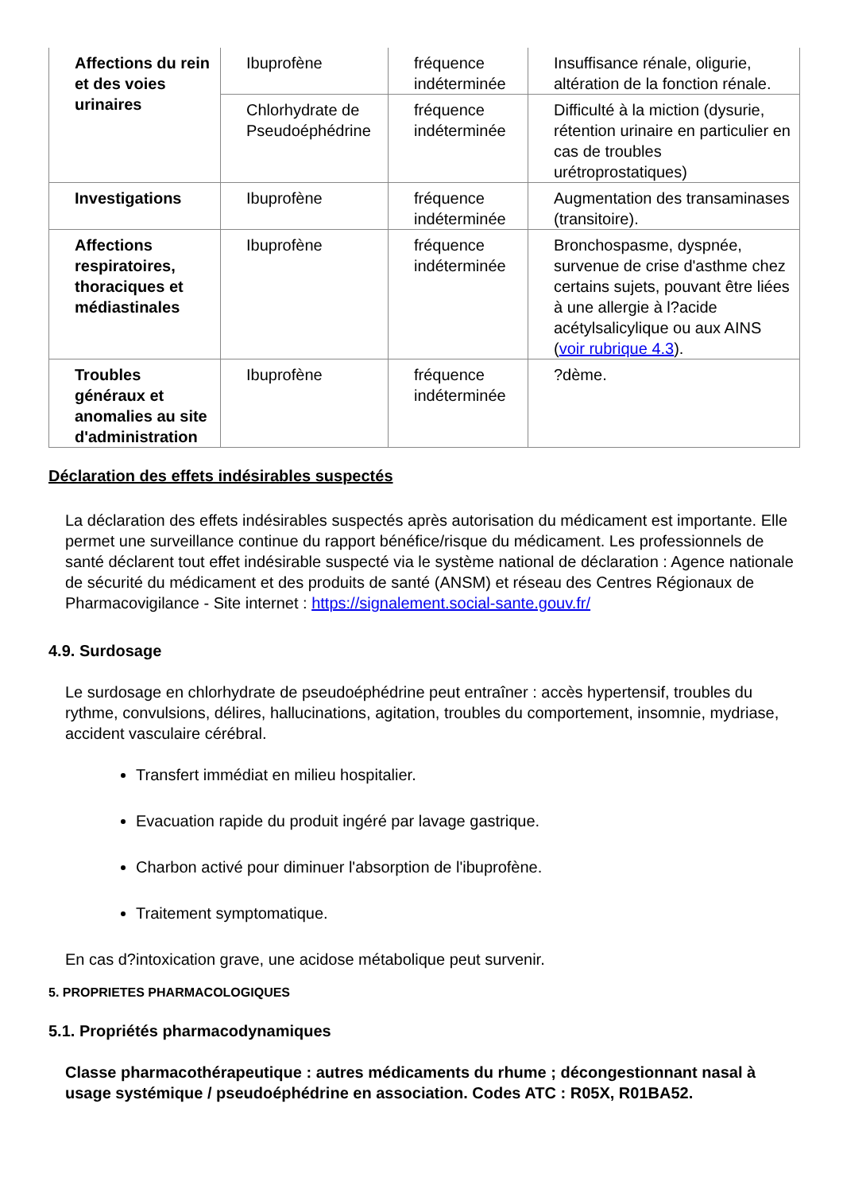| Affections du rein et des voies urinaires | Ibuprofène | fréquence indéterminée | Insuffisance rénale, oligurie, altération de la fonction rénale. |
| | Chlorhydrate de Pseudoéphédrine | fréquence indéterminée | Difficulté à la miction (dysurie, rétention urinaire en particulier en cas de troubles urétroprostatiques) |
| Investigations | Ibuprofène | fréquence indéterminée | Augmentation des transaminases (transitoire). |
| Affections respiratoires, thoraciques et médiastinales | Ibuprofène | fréquence indéterminée | Bronchospasme, dyspnée, survenue de crise d'asthme chez certains sujets, pouvant être liées à une allergie à l?acide acétylsalicylique ou aux AINS ( voir rubrique 4.3 ). |
| Troubles généraux et anomalies au site d'administration | Ibuprofène | fréquence indéterminée | ?dème. |
Déclaration des effets indésirables suspectés
La déclaration des effets indésirables suspectés après autorisation du médicament est importante. Elle permet une surveillance continue du rapport bénéfice/risque du médicament. Les professionnels de santé déclarent tout effet indésirable suspecté via le système national de déclaration : Agence nationale de sécurité du médicament et des produits de santé (ANSM) et réseau des Centres Régionaux de Pharmacovigilance - Site internet : https://signalement.social-sante.gouv.fr/
4.9. Surdosage
Le surdosage en chlorhydrate de pseudoéphédrine peut entraîner : accès hypertensif, troubles du rythme, convulsions, délires, hallucinations, agitation, troubles du comportement, insomnie, mydriase, accident vasculaire cérébral.
Transfert immédiat en milieu hospitalier.
Evacuation rapide du produit ingéré par lavage gastrique.
Charbon activé pour diminuer l'absorption de l'ibuprofène.
Traitement symptomatique.
En cas d?intoxication grave, une acidose métabolique peut survenir.
5. PROPRIETES PHARMACOLOGIQUES
5.1. Propriétés pharmacodynamiques
Classe pharmacothérapeutique : autres médicaments du rhume ; décongestionnant nasal à usage systémique / pseudoéphédrine en association. Codes ATC : R05X, R01BA52.